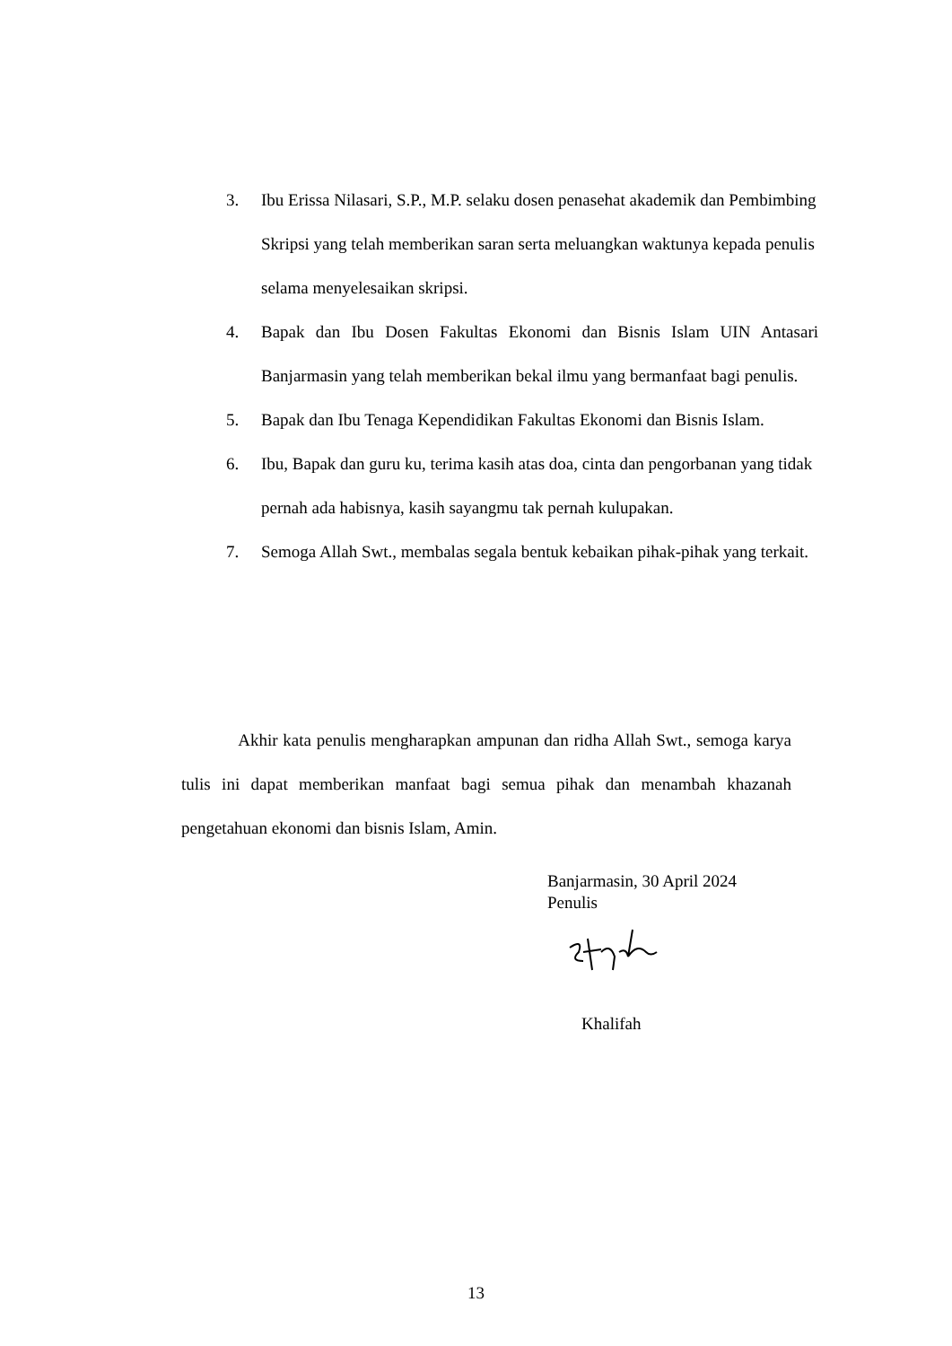3. Ibu Erissa Nilasari, S.P., M.P. selaku dosen penasehat akademik dan Pembimbing Skripsi yang telah memberikan saran serta meluangkan waktunya kepada penulis selama menyelesaikan skripsi.
4. Bapak dan Ibu Dosen Fakultas Ekonomi dan Bisnis Islam UIN Antasari Banjarmasin yang telah memberikan bekal ilmu yang bermanfaat bagi penulis.
5. Bapak dan Ibu Tenaga Kependidikan Fakultas Ekonomi dan Bisnis Islam.
6. Ibu, Bapak dan guru ku, terima kasih atas doa, cinta dan pengorbanan yang tidak pernah ada habisnya, kasih sayangmu tak pernah kulupakan.
7. Semoga Allah Swt., membalas segala bentuk kebaikan pihak-pihak yang terkait.
Akhir kata penulis mengharapkan ampunan dan ridha Allah Swt., semoga karya tulis ini dapat memberikan manfaat bagi semua pihak dan menambah khazanah pengetahuan ekonomi dan bisnis Islam, Amin.
Banjarmasin, 30 April 2024
Penulis
Khalifah
13